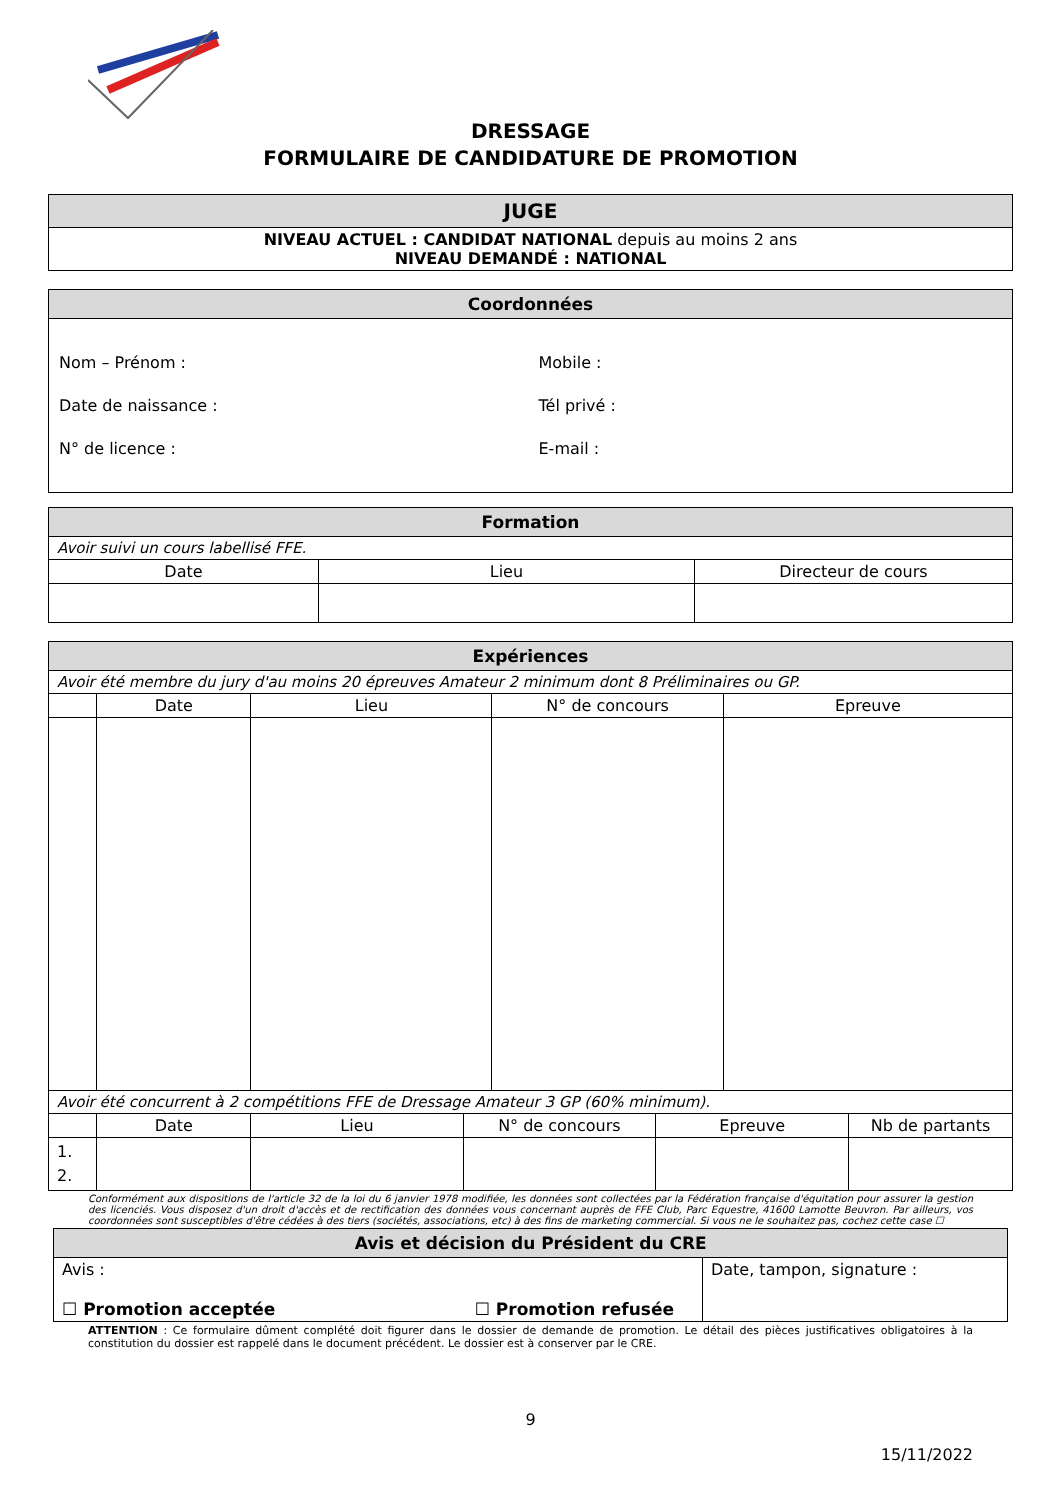DRESSAGE
FORMULAIRE DE CANDIDATURE DE PROMOTION
| JUGE |
| NIVEAU ACTUEL : CANDIDAT NATIONAL depuis au moins 2 ans NIVEAU DEMANDÉ : NATIONAL |
| Coordonnées | |
| Nom – Prénom : Date de naissance : N° de licence : | Mobile : Tél privé : E-mail : |
| Formation | | |
| Avoir suivi un cours labellisé FFE. | | |
| Date | Lieu | Directeur de cours |
| Expériences | | | | |
| Avoir été membre du jury d'au moins 20 épreuves Amateur 2 minimum dont 8 Préliminaires ou GP. | | | | |
| | Date | Lieu | N° de concours | Epreuve |
| Avoir été concurrent à 2 compétitions FFE de Dressage Amateur 3 GP (60% minimum). | | | | | |
| | Date | Lieu | N° de concours | Epreuve | Nb de partants |
| 1. 2. | | | | | |
Conformément aux dispositions de l'article 32 de la loi du 6 janvier 1978 modifiée, les données sont collectées par la Fédération française d'équitation pour assurer la gestion des licenciés. Vous disposez d'un droit d'accès et de rectification des données vous concernant auprès de FFE Club, Parc Equestre, 41600 Lamotte Beuvron. Par ailleurs, vos coordonnées sont susceptibles d'être cédées à des tiers (sociétés, associations, etc) à des fins de marketing commercial. Si vous ne le souhaitez pas, cochez cette case ☐
| Avis et décision du Président du CRE | |
| Avis : ☐ Promotion acceptée ☐ Promotion refusée | Date, tampon, signature : |
ATTENTION : Ce formulaire dûment complété doit figurer dans le dossier de demande de promotion. Le détail des pièces justificatives obligatoires à la constitution du dossier est rappelé dans le document précédent. Le dossier est à conserver par le CRE.
9
15/11/2022